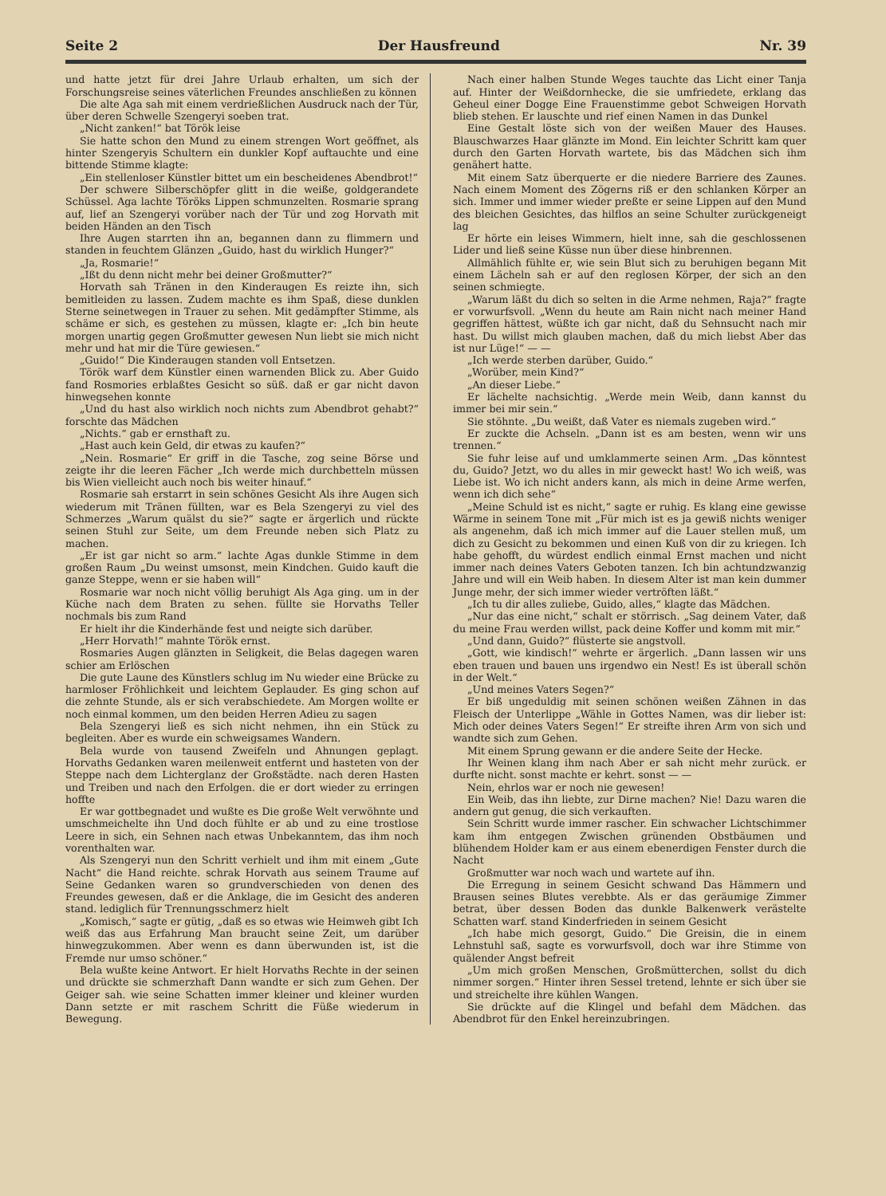Seite 2 Der Hausfreund Nr. 39
und hatte jetzt für drei Jahre Urlaub erhalten, um sich der Forschungsreise seines väterlichen Freundes anschließen zu können
Die alte Aga sah mit einem verdrießlichen Ausdruck nach der Tür, über deren Schwelle Szengeryi soeben trat.
„Nicht zanken!“ bat Török leise
Sie hatte schon den Mund zu einem strengen Wort geöffnet, als hinter Szengeryis Schultern ein dunkler Kopf auftauchte und eine bittende Stimme klagte:
„Ein stellenloser Künstler bittet um ein bescheidenes Abendbrot!“
Der schwere Silberschöpfer glitt in die weiße, goldgerandete Schüssel. Aga lachte Töröks Lippen schmunzelten. Rosmarie sprang auf, lief an Szengeryi vorüber nach der Tür und zog Horvath mit beiden Händen an den Tisch
Ihre Augen starrten ihn an, begannen dann zu flimmern und standen in feuchtem Glänzen „Guido, hast du wirklich Hunger?“
„Ja, Rosmarie!“
„Ißt du denn nicht mehr bei deiner Großmutter?“
Horvath sah Tränen in den Kinderaugen Es reizte ihn, sich bemitleiden zu lassen. Zudem machte es ihm Spaß, diese dunklen Sterne seinetwegen in Trauer zu sehen. Mit gedämpfter Stimme, als schäme er sich, es gestehen zu müssen, klagte er: „Ich bin heute morgen unartig gegen Großmutter gewesen Nun liebt sie mich nicht mehr und hat mir die Türe gewiesen.“
„Guido!“ Die Kinderaugen standen voll Entsetzen.
Török warf dem Künstler einen warnenden Blick zu. Aber Guido fand Rosmories erblaßtes Gesicht so süß. daß er gar nicht davon hinwegsehen konnte
„Und du hast also wirklich noch nichts zum Abendbrot gehabt?“ forschte das Mädchen
„Nichts.“ gab er ernsthaft zu.
„Hast auch kein Geld, dir etwas zu kaufen?“
„Nein. Rosmarie“ Er griff in die Tasche, zog seine Börse und zeigte ihr die leeren Fächer „Ich werde mich durchbetteln müssen bis Wien vielleicht auch noch bis weiter hinauf.“
Rosmarie sah erstarrt in sein schönes Gesicht Als ihre Augen sich wiederum mit Tränen füllten, war es Bela Szengeryi zu viel des Schmerzes „Warum quälst du sie?“ sagte er ärgerlich und rückte seinen Stuhl zur Seite, um dem Freunde neben sich Platz zu machen.
„Er ist gar nicht so arm.“ lachte Agas dunkle Stimme in dem großen Raum „Du weinst umsonst, mein Kindchen. Guido kauft die ganze Steppe, wenn er sie haben will“
Rosmarie war noch nicht völlig beruhigt Als Aga ging. um in der Küche nach dem Braten zu sehen. füllte sie Horvaths Teller nochmals bis zum Rand
Er hielt ihr die Kinderhände fest und neigte sich darüber.
„Herr Horvath!“ mahnte Török ernst.
Rosmaries Augen glänzten in Seligkeit, die Belas dagegen waren schier am Erlöschen
Die gute Laune des Künstlers schlug im Nu wieder eine Brücke zu harmloser Fröhlichkeit und leichtem Geplauder. Es ging schon auf die zehnte Stunde, als er sich verabschiedete. Am Morgen wollte er noch einmal kommen, um den beiden Herren Adieu zu sagen
Bela Szengeryi ließ es sich nicht nehmen, ihn ein Stück zu begleiten. Aber es wurde ein schweigsames Wandern.
Bela wurde von tausend Zweifeln und Ahnungen geplagt. Horvaths Gedanken waren meilenweit entfernt und hasteten von der Steppe nach dem Lichterglanz der Großstädte. nach deren Hasten und Treiben und nach den Erfolgen. die er dort wieder zu erringen hoffte
Er war gottbegnadet und wußte es Die große Welt verwöhnte und umschmeichelte ihn Und doch fühlte er ab und zu eine trostlose Leere in sich, ein Sehnen nach etwas Unbekanntem, das ihm noch vorenthalten war.
Als Szengeryi nun den Schritt verhielt und ihm mit einem „Gute Nacht“ die Hand reichte. schrak Horvath aus seinem Traume auf Seine Gedanken waren so grundverschieden von denen des Freundes gewesen, daß er die Anklage, die im Gesicht des anderen stand. lediglich für Trennungsschmerz hielt
„Komisch,“ sagte er gütig, „daß es so etwas wie Heimweh gibt Ich weiß das aus Erfahrung Man braucht seine Zeit, um darüber hinwegzukommen. Aber wenn es dann überwunden ist, ist die Fremde nur umso schöner.“
Bela wußte keine Antwort. Er hielt Horvaths Rechte in der seinen und drückte sie schmerzhaft Dann wandte er sich zum Gehen. Der Geiger sah. wie seine Schatten immer kleiner und kleiner wurden Dann setzte er mit raschem Schritt die Füße wiederum in Bewegung.
Nach einer halben Stunde Weges tauchte das Licht einer Tanja auf. Hinter der Weißdornhecke, die sie umfriedete, erklang das Geheul einer Dogge Eine Frauenstimme gebot Schweigen Horvath blieb stehen. Er lauschte und rief einen Namen in das Dunkel
Eine Gestalt löste sich von der weißen Mauer des Hauses. Blauschwarzes Haar glänzte im Mond. Ein leichter Schritt kam quer durch den Garten Horvath wartete, bis das Mädchen sich ihm genähert hatte.
Mit einem Satz überquerte er die niedere Barriere des Zaunes. Nach einem Moment des Zögerns riß er den schlanken Körper an sich. Immer und immer wieder preßte er seine Lippen auf den Mund des bleichen Gesichtes, das hilflos an seine Schulter zurückgeneigt lag
Er hörte ein leises Wimmern, hielt inne, sah die geschlossenen Lider und ließ seine Küsse nun über diese hinbrennen.
Allmählich fühlte er, wie sein Blut sich zu beruhigen begann Mit einem Lächeln sah er auf den reglosen Körper, der sich an den seinen schmiegte.
„Warum läßt du dich so selten in die Arme nehmen, Raja?“ fragte er vorwurfsvoll. „Wenn du heute am Rain nicht nach meiner Hand gegriffen hättest, wüßte ich gar nicht, daß du Sehnsucht nach mir hast. Du willst mich glauben machen, daß du mich liebst Aber das ist nur Lüge!“ — —
„Ich werde sterben darüber, Guido.“
„Worüber, mein Kind?“
„An dieser Liebe.“
Er lächelte nachsichtig. „Werde mein Weib, dann kannst du immer bei mir sein.“
Sie stöhnte. „Du weißt, daß Vater es niemals zugeben wird.“
Er zuckte die Achseln. „Dann ist es am besten, wenn wir uns trennen.“
Sie fuhr leise auf und umklammerte seinen Arm. „Das könntest du, Guido? Jetzt, wo du alles in mir geweckt hast! Wo ich weiß, was Liebe ist. Wo ich nicht anders kann, als mich in deine Arme werfen, wenn ich dich sehe“
„Meine Schuld ist es nicht,“ sagte er ruhig. Es klang eine gewisse Wärme in seinem Tone mit „Für mich ist es ja gewiß nichts weniger als angenehm, daß ich mich immer auf die Lauer stellen muß, um dich zu Gesicht zu bekommen und einen Kuß von dir zu kriegen. Ich habe gehofft, du würdest endlich einmal Ernst machen und nicht immer nach deines Vaters Geboten tanzen. Ich bin achtundzwanzig Jahre und will ein Weib haben. In diesem Alter ist man kein dummer Junge mehr, der sich immer wieder vertröften läßt.“
„Ich tu dir alles zuliebe, Guido, alles,“ klagte das Mädchen.
„Nur das eine nicht,“ schalt er störrisch. „Sag deinem Vater, daß du meine Frau werden willst, pack deine Koffer und komm mit mir.“
„Und dann, Guido?“ flüsterte sie angstvoll.
„Gott, wie kindisch!“ wehrte er ärgerlich. „Dann lassen wir uns eben trauen und bauen uns irgendwo ein Nest! Es ist überall schön in der Welt.“
„Und meines Vaters Segen?“
Er biß ungeduldig mit seinen schönen weißen Zähnen in das Fleisch der Unterlippe „Wähle in Gottes Namen, was dir lieber ist: Mich oder deines Vaters Segen!“ Er streifte ihren Arm von sich und wandte sich zum Gehen.
Mit einem Sprung gewann er die andere Seite der Hecke.
Ihr Weinen klang ihm nach Aber er sah nicht mehr zurück. er durfte nicht. sonst machte er kehrt. sonst — —
Nein, ehrlos war er noch nie gewesen!
Ein Weib, das ihn liebte, zur Dirne machen? Nie! Dazu waren die andern gut genug, die sich verkauften.
Sein Schritt wurde immer rascher. Ein schwacher Lichtschimmer kam ihm entgegen Zwischen grünenden Obstbäumen und blühendem Holder kam er aus einem ebenerdigen Fenster durch die Nacht
Großmutter war noch wach und wartete auf ihn.
Die Erregung in seinem Gesicht schwand Das Hämmern und Brausen seines Blutes verebbte. Als er das geräumige Zimmer betrat, über dessen Boden das dunkle Balkenwerk verästelte Schatten warf. stand Kinderfrieden in seinem Gesicht
„Ich habe mich gesorgt, Guido.“ Die Greisin, die in einem Lehnstuhl saß, sagte es vorwurfsvoll, doch war ihre Stimme von quälender Angst befreit
„Um mich großen Menschen, Großmütterchen, sollst du dich nimmer sorgen.“ Hinter ihren Sessel tretend, lehnte er sich über sie und streichelte ihre kühlen Wangen.
Sie drückte auf die Klingel und befahl dem Mädchen. das Abendbrot für den Enkel hereinzubringen.